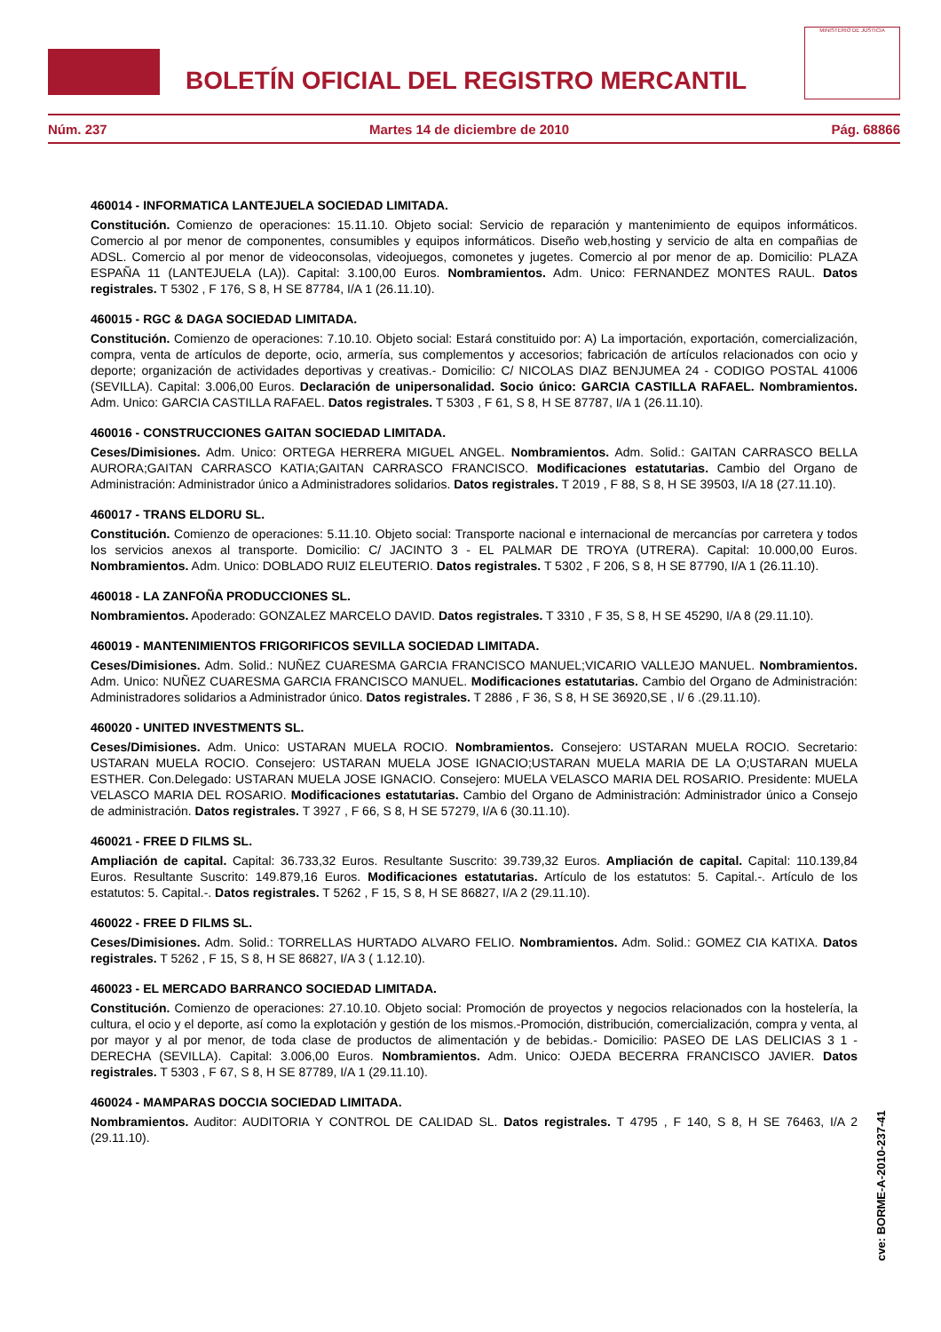BOLETÍN OFICIAL DEL REGISTRO MERCANTIL
MINISTERIO DE JUSTICIA
Núm. 237 Martes 14 de diciembre de 2010 Pág. 68866
460014 - INFORMATICA LANTEJUELA SOCIEDAD LIMITADA.
Constitución. Comienzo de operaciones: 15.11.10. Objeto social: Servicio de reparación y mantenimiento de equipos informáticos. Comercio al por menor de componentes, consumibles y equipos informáticos. Diseño web,hosting y servicio de alta en compañias de ADSL. Comercio al por menor de videoconsolas, videojuegos, comonetes y jugetes. Comercio al por menor de ap. Domicilio: PLAZA ESPAÑA 11 (LANTEJUELA (LA)). Capital: 3.100,00 Euros. Nombramientos. Adm. Unico: FERNANDEZ MONTES RAUL. Datos registrales. T 5302 , F 176, S 8, H SE 87784, I/A 1 (26.11.10).
460015 - RGC & DAGA SOCIEDAD LIMITADA.
Constitución. Comienzo de operaciones: 7.10.10. Objeto social: Estará constituido por: A) La importación, exportación, comercialización, compra, venta de artículos de deporte, ocio, armería, sus complementos y accesorios; fabricación de artículos relacionados con ocio y deporte; organización de actividades deportivas y creativas.- Domicilio: C/ NICOLAS DIAZ BENJUMEA 24 - CODIGO POSTAL 41006 (SEVILLA). Capital: 3.006,00 Euros. Declaración de unipersonalidad. Socio único: GARCIA CASTILLA RAFAEL. Nombramientos. Adm. Unico: GARCIA CASTILLA RAFAEL. Datos registrales. T 5303 , F 61, S 8, H SE 87787, I/A 1 (26.11.10).
460016 - CONSTRUCCIONES GAITAN SOCIEDAD LIMITADA.
Ceses/Dimisiones. Adm. Unico: ORTEGA HERRERA MIGUEL ANGEL. Nombramientos. Adm. Solid.: GAITAN CARRASCO BELLA AURORA;GAITAN CARRASCO KATIA;GAITAN CARRASCO FRANCISCO. Modificaciones estatutarias. Cambio del Organo de Administración: Administrador único a Administradores solidarios. Datos registrales. T 2019 , F 88, S 8, H SE 39503, I/A 18 (27.11.10).
460017 - TRANS ELDORU SL.
Constitución. Comienzo de operaciones: 5.11.10. Objeto social: Transporte nacional e internacional de mercancías por carretera y todos los servicios anexos al transporte. Domicilio: C/ JACINTO 3 - EL PALMAR DE TROYA (UTRERA). Capital: 10.000,00 Euros. Nombramientos. Adm. Unico: DOBLADO RUIZ ELEUTERIO. Datos registrales. T 5302 , F 206, S 8, H SE 87790, I/A 1 (26.11.10).
460018 - LA ZANFOÑA PRODUCCIONES SL.
Nombramientos. Apoderado: GONZALEZ MARCELO DAVID. Datos registrales. T 3310 , F 35, S 8, H SE 45290, I/A 8 (29.11.10).
460019 - MANTENIMIENTOS FRIGORIFICOS SEVILLA SOCIEDAD LIMITADA.
Ceses/Dimisiones. Adm. Solid.: NUÑEZ CUARESMA GARCIA FRANCISCO MANUEL;VICARIO VALLEJO MANUEL. Nombramientos. Adm. Unico: NUÑEZ CUARESMA GARCIA FRANCISCO MANUEL. Modificaciones estatutarias. Cambio del Organo de Administración: Administradores solidarios a Administrador único. Datos registrales. T 2886 , F 36, S 8, H SE 36920,SE , I/ 6 .(29.11.10).
460020 - UNITED INVESTMENTS SL.
Ceses/Dimisiones. Adm. Unico: USTARAN MUELA ROCIO. Nombramientos. Consejero: USTARAN MUELA ROCIO. Secretario: USTARAN MUELA ROCIO. Consejero: USTARAN MUELA JOSE IGNACIO;USTARAN MUELA MARIA DE LA O;USTARAN MUELA ESTHER. Con.Delegado: USTARAN MUELA JOSE IGNACIO. Consejero: MUELA VELASCO MARIA DEL ROSARIO. Presidente: MUELA VELASCO MARIA DEL ROSARIO. Modificaciones estatutarias. Cambio del Organo de Administración: Administrador único a Consejo de administración. Datos registrales. T 3927 , F 66, S 8, H SE 57279, I/A 6 (30.11.10).
460021 - FREE D FILMS SL.
Ampliación de capital. Capital: 36.733,32 Euros. Resultante Suscrito: 39.739,32 Euros. Ampliación de capital. Capital: 110.139,84 Euros. Resultante Suscrito: 149.879,16 Euros. Modificaciones estatutarias. Artículo de los estatutos: 5. Capital.-. Artículo de los estatutos: 5. Capital.-. Datos registrales. T 5262 , F 15, S 8, H SE 86827, I/A 2 (29.11.10).
460022 - FREE D FILMS SL.
Ceses/Dimisiones. Adm. Solid.: TORRELLAS HURTADO ALVARO FELIO. Nombramientos. Adm. Solid.: GOMEZ CIA KATIXA. Datos registrales. T 5262 , F 15, S 8, H SE 86827, I/A 3 ( 1.12.10).
460023 - EL MERCADO BARRANCO SOCIEDAD LIMITADA.
Constitución. Comienzo de operaciones: 27.10.10. Objeto social: Promoción de proyectos y negocios relacionados con la hostelería, la cultura, el ocio y el deporte, así como la explotación y gestión de los mismos.-Promoción, distribución, comercialización, compra y venta, al por mayor y al por menor, de toda clase de productos de alimentación y de bebidas.- Domicilio: PASEO DE LAS DELICIAS 3 1 - DERECHA (SEVILLA). Capital: 3.006,00 Euros. Nombramientos. Adm. Unico: OJEDA BECERRA FRANCISCO JAVIER. Datos registrales. T 5303 , F 67, S 8, H SE 87789, I/A 1 (29.11.10).
460024 - MAMPARAS DOCCIA SOCIEDAD LIMITADA.
Nombramientos. Auditor: AUDITORIA Y CONTROL DE CALIDAD SL. Datos registrales. T 4795 , F 140, S 8, H SE 76463, I/A 2 (29.11.10).
cve: BORME-A-2010-237-41